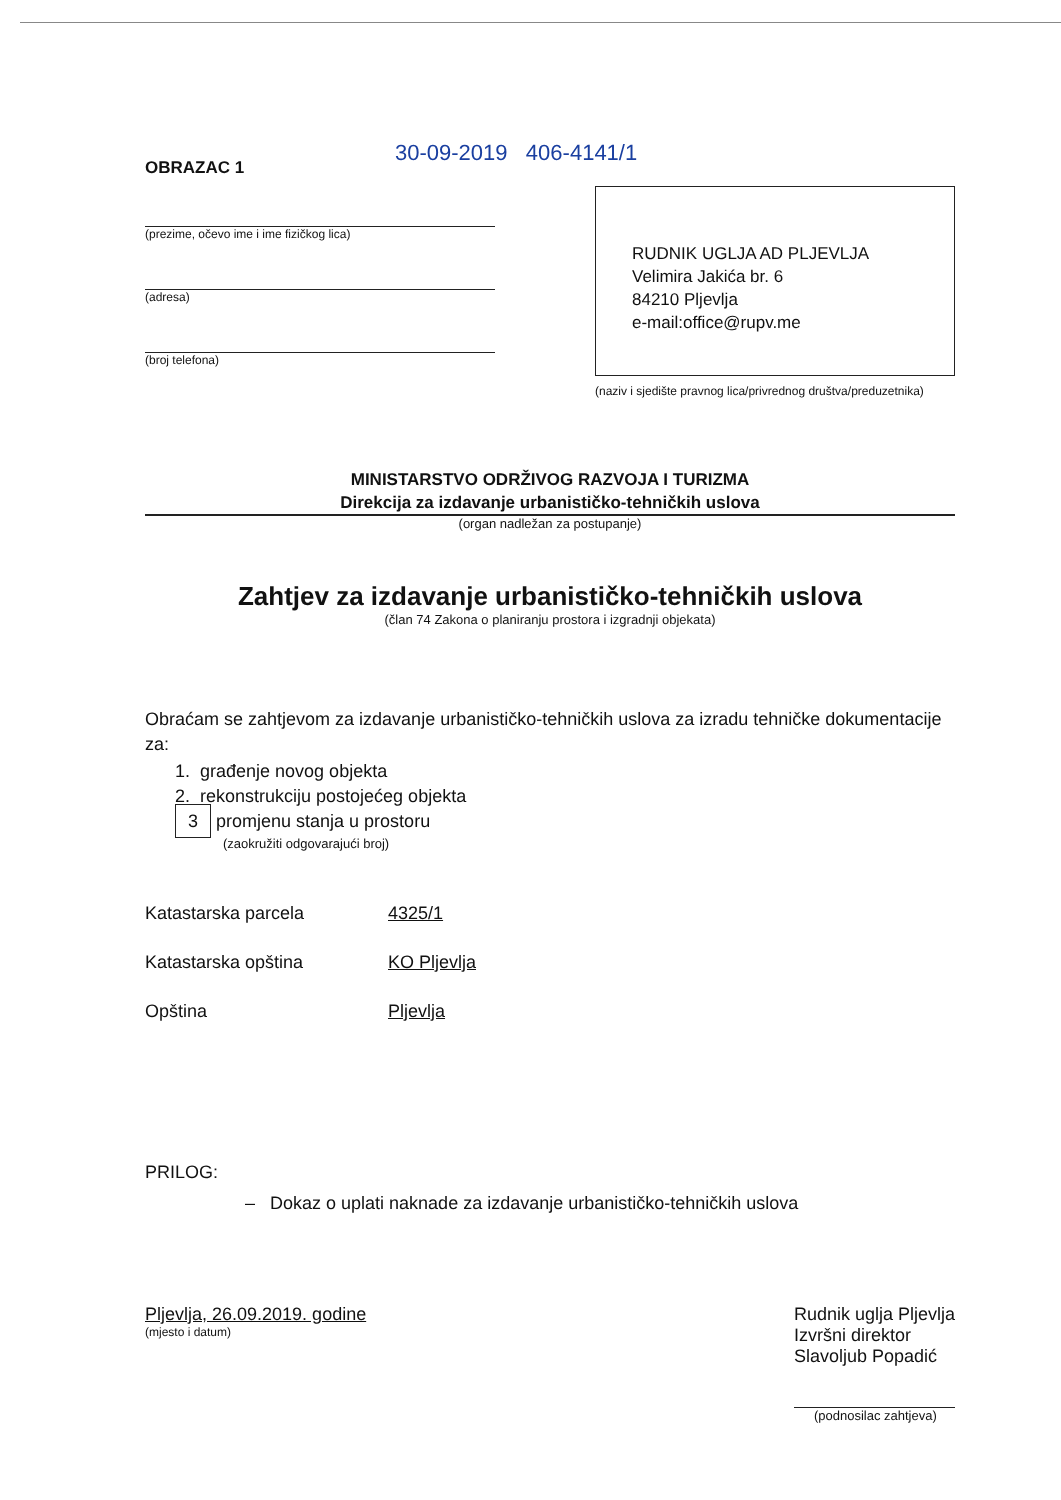30-09-2019 406-4141/1
OBRAZAC 1
(prezime, očevo ime i ime fizičkog lica)
(adresa)
(broj telefona)
RUDNIK UGLJA AD PLJEVLJA
Velimira Jakića br. 6
84210 Pljevlja
e-mail:office@rupv.me
(naziv i sjedište pravnog lica/privrednog društva/preduzetnika)
MINISTARSTVO ODRŽIVOG RAZVOJA I TURIZMA
Direkcija za izdavanje urbanističko-tehničkih uslova
(organ nadležan za postupanje)
Zahtjev za izdavanje urbanističko-tehničkih uslova
(član 74 Zakona o planiranju prostora i izgradnji objekata)
Obraćam se zahtjevom za izdavanje urbanističko-tehničkih uslova za izradu tehničke dokumentacije za:
1. građenje novog objekta
2. rekonstrukciju postojećeg objekta
3 promjenu stanja u prostoru
(zaokružiti odgovarajući broj)
Katastarska parcela 4325/1
Katastarska opština KO Pljevlja
Opština Pljevlja
PRILOG:
– Dokaz o uplati naknade za izdavanje urbanističko-tehničkih uslova
Pljevlja, 26.09.2019. godine
(mjesto i datum)
Rudnik uglja Pljevlja
Izvršni direktor
Slavoljub Popadić
(podnosilac zahtjeva)